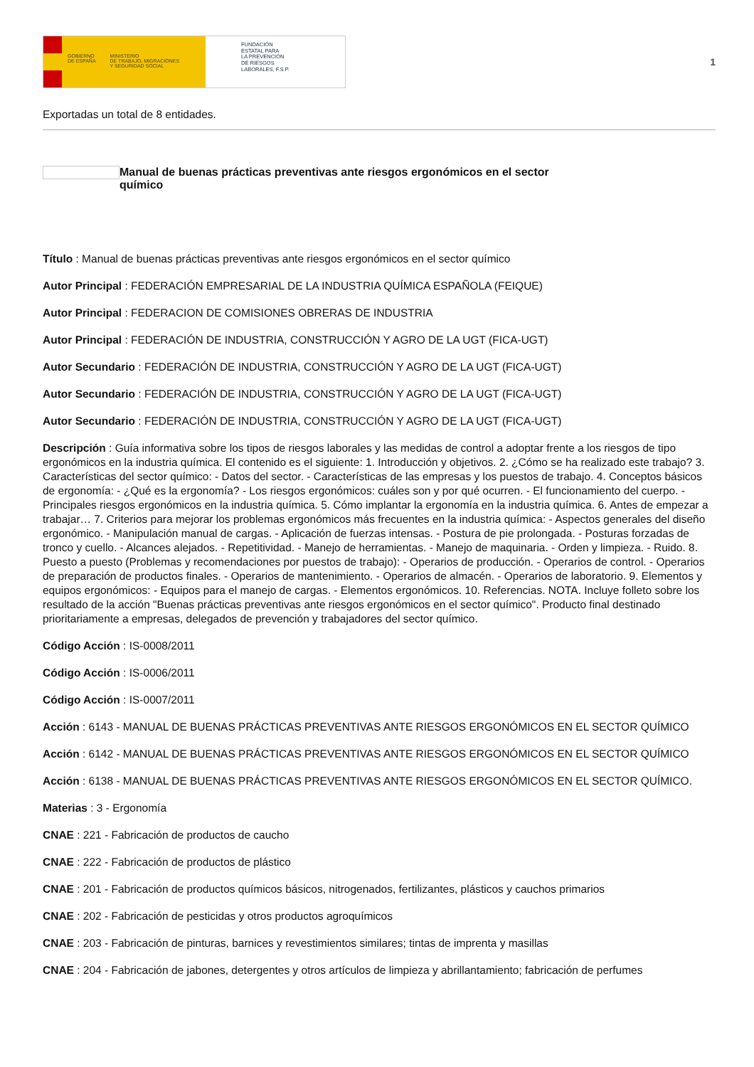GOBIERNO
DE ESPAÑA MINISTERIO
DE TRABAJO, MIGRACIONES
Y SEGURIDAD SOCIAL
FUNDACIÓN
ESTATAL PARA
LA PREVENCIÓN
DE RIESGOS
LABORALES, F.S.P.
1
Exportadas un total de 8 entidades.
Manual de buenas prácticas preventivas ante riesgos ergonómicos en el sector químico
Título : Manual de buenas prácticas preventivas ante riesgos ergonómicos en el sector químico
Autor Principal : FEDERACIÓN EMPRESARIAL DE LA INDUSTRIA QUÍMICA ESPAÑOLA (FEIQUE)
Autor Principal : FEDERACION DE COMISIONES OBRERAS DE INDUSTRIA
Autor Principal : FEDERACIÓN DE INDUSTRIA, CONSTRUCCIÓN Y AGRO DE LA UGT (FICA-UGT)
Autor Secundario : FEDERACIÓN DE INDUSTRIA, CONSTRUCCIÓN Y AGRO DE LA UGT (FICA-UGT)
Autor Secundario : FEDERACIÓN DE INDUSTRIA, CONSTRUCCIÓN Y AGRO DE LA UGT (FICA-UGT)
Autor Secundario : FEDERACIÓN DE INDUSTRIA, CONSTRUCCIÓN Y AGRO DE LA UGT (FICA-UGT)
Descripción : Guía informativa sobre los tipos de riesgos laborales y las medidas de control a adoptar frente a los riesgos de tipo ergonómicos en la industria química. El contenido es el siguiente: 1. Introducción y objetivos. 2. ¿Cómo se ha realizado este trabajo? 3. Características del sector químico: - Datos del sector. - Características de las empresas y los puestos de trabajo. 4. Conceptos básicos de ergonomía: - ¿Qué es la ergonomía? - Los riesgos ergonómicos: cuáles son y por qué ocurren. - El funcionamiento del cuerpo. - Principales riesgos ergonómicos en la industria química. 5. Cómo implantar la ergonomía en la industria química. 6. Antes de empezar a trabajar… 7. Criterios para mejorar los problemas ergonómicos más frecuentes en la industria química: - Aspectos generales del diseño ergonómico. - Manipulación manual de cargas. - Aplicación de fuerzas intensas. - Postura de pie prolongada. - Posturas forzadas de tronco y cuello. - Alcances alejados. - Repetitividad. - Manejo de herramientas. - Manejo de maquinaria. - Orden y limpieza. - Ruido. 8. Puesto a puesto (Problemas y recomendaciones por puestos de trabajo): - Operarios de producción. - Operarios de control. - Operarios de preparación de productos finales. - Operarios de mantenimiento. - Operarios de almacén. - Operarios de laboratorio. 9. Elementos y equipos ergonómicos: - Equipos para el manejo de cargas. - Elementos ergonómicos. 10. Referencias. NOTA. Incluye folleto sobre los resultado de la acción "Buenas prácticas preventivas ante riesgos ergonómicos en el sector químico". Producto final destinado prioritariamente a empresas, delegados de prevención y trabajadores del sector químico.
Código Acción : IS-0008/2011
Código Acción : IS-0006/2011
Código Acción : IS-0007/2011
Acción : 6143 - MANUAL DE BUENAS PRÁCTICAS PREVENTIVAS ANTE RIESGOS ERGONÓMICOS EN EL SECTOR QUÍMICO
Acción : 6142 - MANUAL DE BUENAS PRÁCTICAS PREVENTIVAS ANTE RIESGOS ERGONÓMICOS EN EL SECTOR QUÍMICO
Acción : 6138 - MANUAL DE BUENAS PRÁCTICAS PREVENTIVAS ANTE RIESGOS ERGONÓMICOS EN EL SECTOR QUÍMICO.
Materias : 3 - Ergonomía
CNAE : 221 - Fabricación de productos de caucho
CNAE : 222 - Fabricación de productos de plástico
CNAE : 201 - Fabricación de productos químicos básicos, nitrogenados, fertilizantes, plásticos y cauchos primarios
CNAE : 202 - Fabricación de pesticidas y otros productos agroquímicos
CNAE : 203 - Fabricación de pinturas, barnices y revestimientos similares; tintas de imprenta y masillas
CNAE : 204 - Fabricación de jabones, detergentes y otros artículos de limpieza y abrillantamiento; fabricación de perfumes